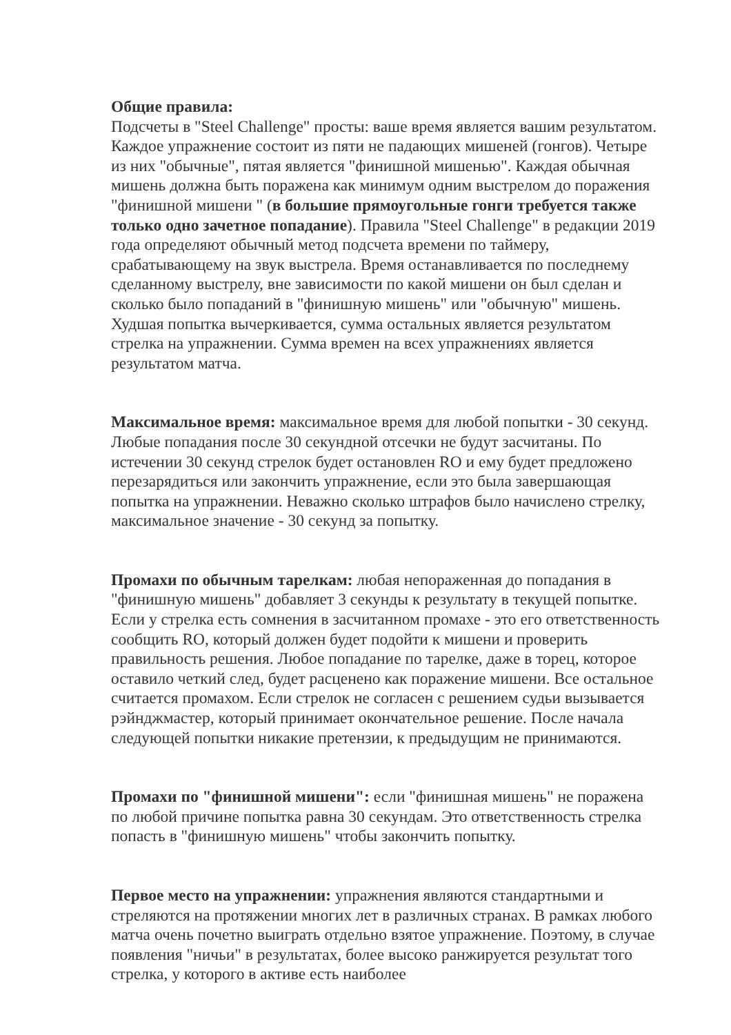Общие правила:
Подсчеты в "Steel Challenge" просты: ваше время является вашим результатом.
Каждое упражнение состоит из пяти не падающих мишеней (гонгов). Четыре из них "обычные", пятая является "финишной мишенью". Каждая обычная мишень должна быть поражена как минимум одним выстрелом до поражения "финишной мишени " (в большие прямоугольные гонги требуется также только одно зачетное попадание). Правила "Steel Challenge" в редакции 2019 года определяют обычный метод подсчета времени по таймеру, срабатывающему на звук выстрела. Время останавливается по последнему сделанному выстрелу, вне зависимости по какой мишени он был сделан и сколько было попаданий в "финишную мишень" или "обычную" мишень. Худшая попытка вычеркивается, сумма остальных является результатом стрелка на упражнении. Сумма времен на всех упражнениях является результатом матча.
Максимальное время: максимальное время для любой попытки - 30 секунд. Любые попадания после 30 секундной отсечки не будут засчитаны. По истечении 30 секунд стрелок будет остановлен RO и ему будет предложено перезарядиться или закончить упражнение, если это была завершающая попытка на упражнении. Неважно сколько штрафов было начислено стрелку, максимальное значение - 30 секунд за попытку.
Промахи по обычным тарелкам: любая непораженная до попадания в "финишную мишень" добавляет 3 секунды к результату в текущей попытке. Если у стрелка есть сомнения в засчитанном промахе - это его ответственность сообщить RO, который должен будет подойти к мишени и проверить правильность решения. Любое попадание по тарелке, даже в торец, которое оставило четкий след, будет расценено как поражение мишени. Все остальное считается промахом. Если стрелок не согласен с решением судьи вызывается рэйнджмастер, который принимает окончательное решение. После начала следующей попытки никакие претензии, к предыдущим не принимаются.
Промахи по "финишной мишени": если "финишная мишень" не поражена по любой причине попытка равна 30 секундам. Это ответственность стрелка попасть в "финишную мишень" чтобы закончить попытку.
Первое место на упражнении: упражнения являются стандартными и стреляются на протяжении многих лет в различных странах. В рамках любого матча очень почетно выиграть отдельно взятое упражнение. Поэтому, в случае появления "ничьи" в результатах, более высоко ранжируется результат того стрелка, у которого в активе есть наиболее